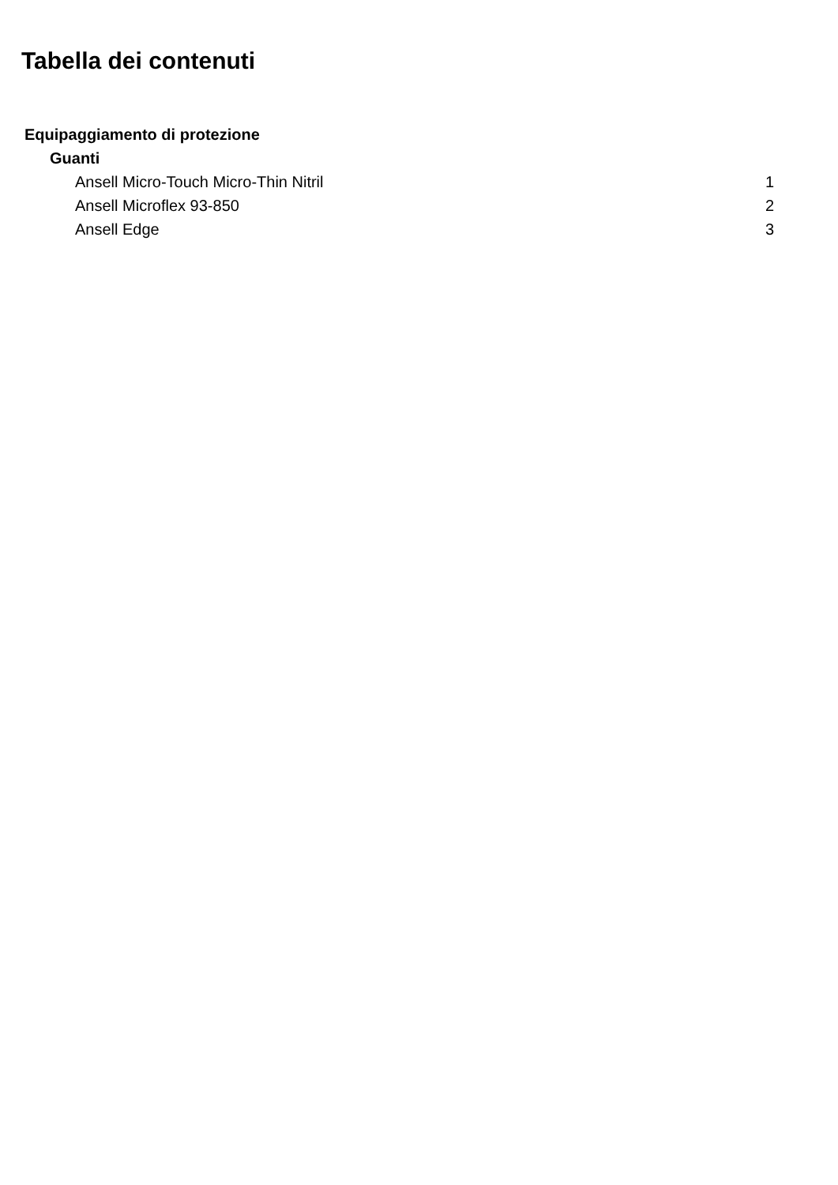Tabella dei contenuti
Equipaggiamento di protezione
Guanti
Ansell Micro-Touch Micro-Thin Nitril 1
Ansell Microflex 93-850 2
Ansell Edge 3